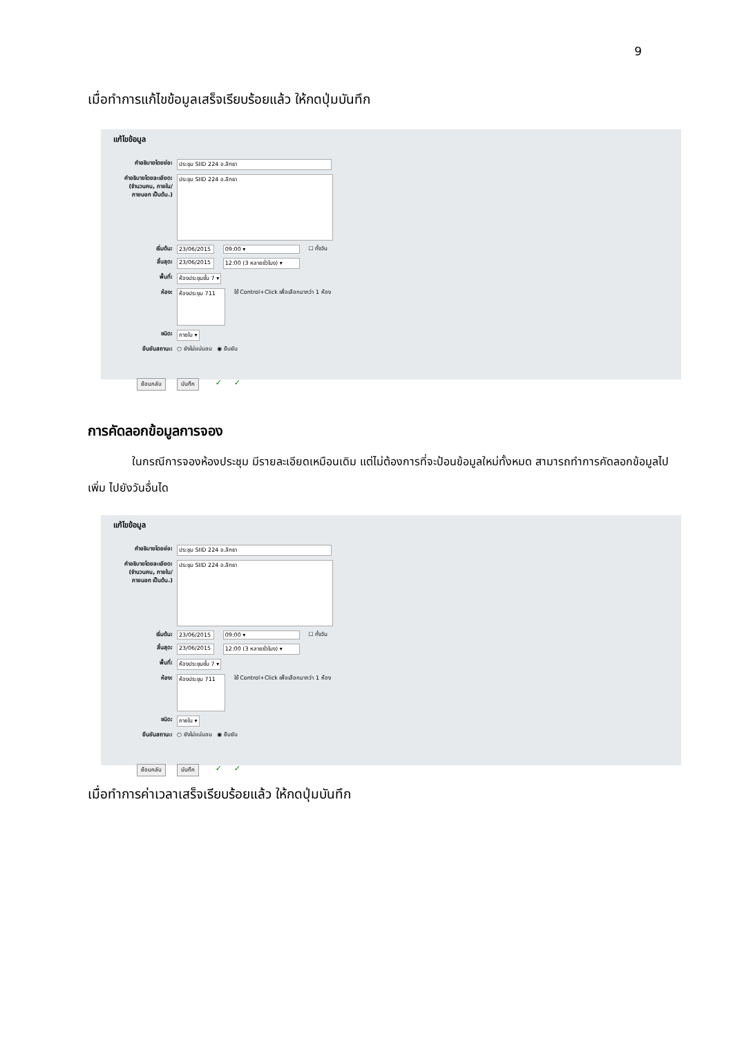9
เมื่อทำการแก้ไขข้อมูลเสร็จเรียบร้อยแล้ว ให้กดปุ่มบันทึก
แก้ไขข้อมูล
คำอธิบายโดยย่อ: ประชุม SIID 224 อ.ลิทธา
คำอธิบายโดยละเอียด: (จำนวนคน, ภายใน/ภายนอก เป็นต้น.) ประชุม SIID 224 อ.ลิทธา
เริ่มต้น: 23/06/2015 09:00 ▾ ☐ ทั้งวัน
สิ้นสุด: 23/06/2015 12:00 (3 หลายชั่วโมง) ▾
พื้นที่: ห้องประชุมชั้น 7 ▾
ห้อง: ห้องประชุม 711 ใช้ Control+Click เพื่อเลือกมากว่า 1 ห้อง
ชนิด: ภายใน ▾
ยืนยันสถานะ: ○ ยังไม่แน่นอน ◉ ยืนยัน
ย้อนกลับ บันทึก ✓ ✓
การคัดลอกข้อมูลการจอง
ในกรณีการจองห้องประชุม มีรายละเอียดเหมือนเดิม แต่ไม่ต้องการที่จะป้อนข้อมูลใหม่ทั้งหมด สามารถทำการคัดลอกข้อมูลไปเพิ่ม ไปยังวันอื่นได
แก้ไขข้อมูล
คำอธิบายโดยย่อ: ประชุม SIID 224 อ.ลิทธา
คำอธิบายโดยละเอียด: (จำนวนคน, ภายใน/ภายนอก เป็นต้น.) ประชุม SIID 224 อ.ลิทธา
เริ่มต้น: 23/06/2015 09:00 ▾ ☐ ทั้งวัน
สิ้นสุด: 23/06/2015 12:00 (3 หลายชั่วโมง) ▾
พื้นที่: ห้องประชุมชั้น 7 ▾
ห้อง: ห้องประชุม 711 ใช้ Control+Click เพื่อเลือกมากว่า 1 ห้อง
ชนิด: ภายใน ▾
ยืนยันสถานะ: ○ ยังไม่แน่นอน ◉ ยืนยัน
ย้อนกลับ บันทึก ✓ ✓
เมื่อทำการค่าเวลาเสร็จเรียบร้อยแล้ว ให้กดปุ่มบันทึก